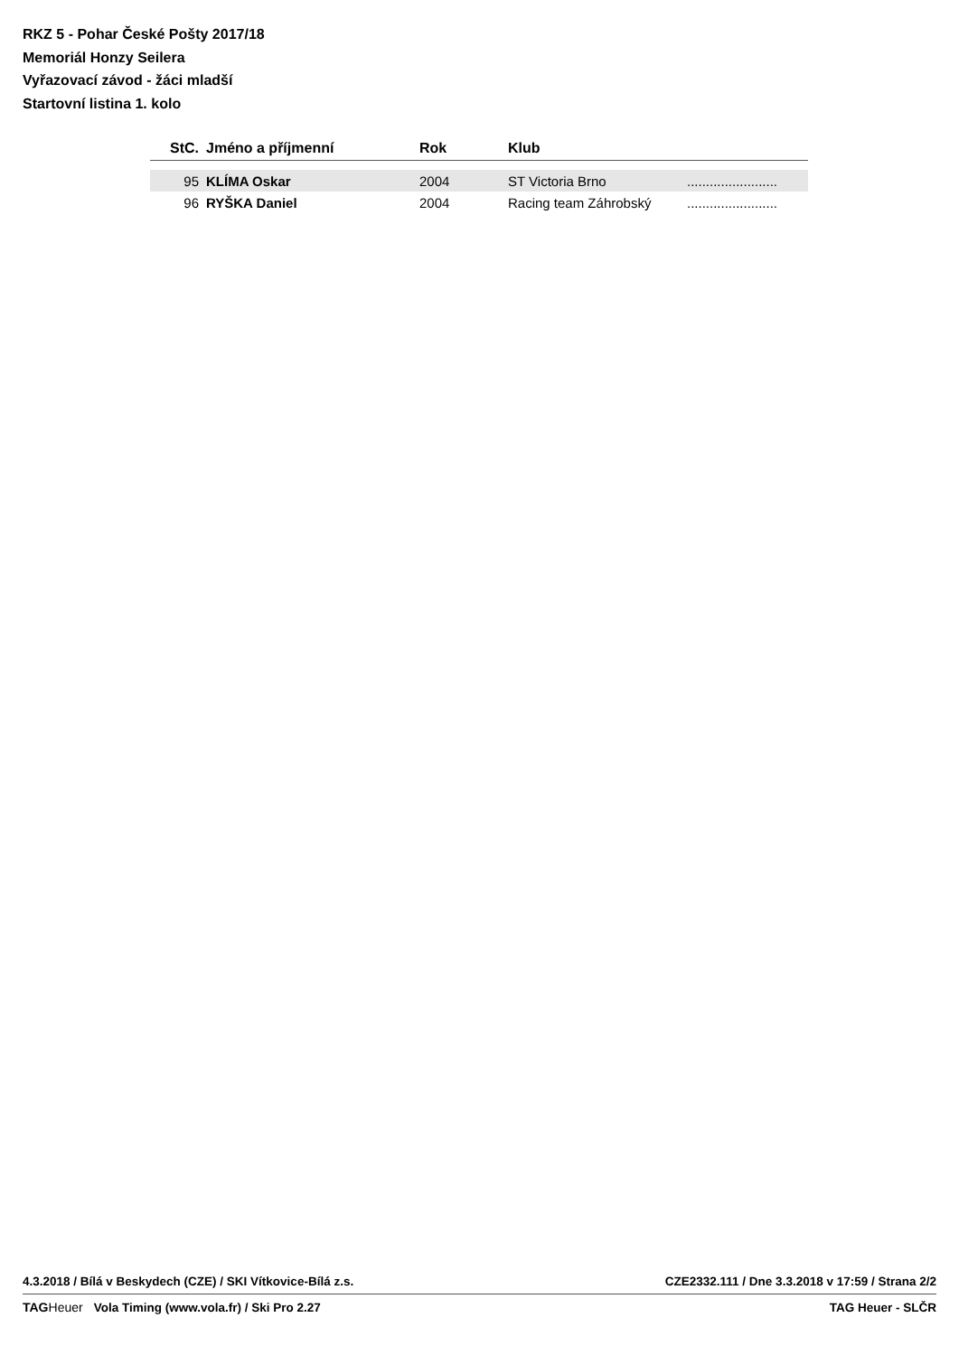RKZ 5 - Pohar České Pošty 2017/18
Memoriál Honzy Seilera
Vyřazovací závod - žáci mladší
Startovní listina 1. kolo
| StC. | Jméno a příjmenní | Rok | Klub | |
| --- | --- | --- | --- | --- |
| 95 | KLÍMA Oskar | 2004 | ST Victoria Brno | ........................ |
| 96 | RYŠKA Daniel | 2004 | Racing team Záhrobský | ........................ |
4.3.2018 / Bílá v Beskydech (CZE) / SKI Vítkovice-Bílá z.s. CZE2332.111 / Dne 3.3.2018 v 17:59 / Strana 2/2
TAGHeuer Vola Timing (www.vola.fr) / Ski Pro 2.27 TAG Heuer - SLČR